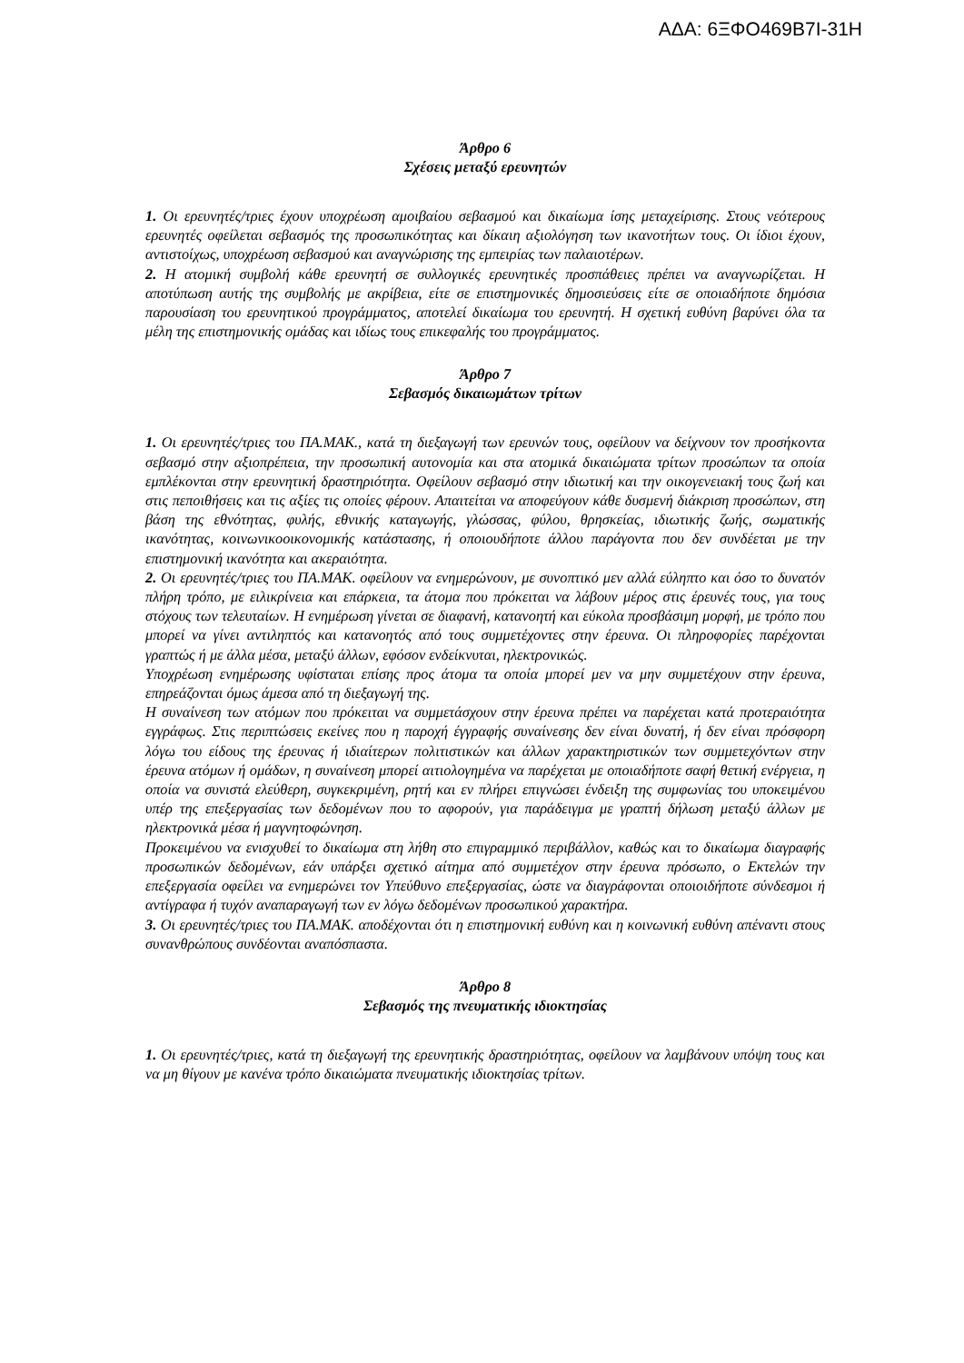ΑΔΑ: 6ΞΦΟ469Β7Ι-31Η
Άρθρο 6
Σχέσεις μεταξύ ερευνητών
1. Οι ερευνητές/τριες έχουν υποχρέωση αμοιβαίου σεβασμού και δικαίωμα ίσης μεταχείρισης. Στους νεότερους ερευνητές οφείλεται σεβασμός της προσωπικότητας και δίκαιη αξιολόγηση των ικανοτήτων τους. Οι ίδιοι έχουν, αντιστοίχως, υποχρέωση σεβασμού και αναγνώρισης της εμπειρίας των παλαιοτέρων.
2. Η ατομική συμβολή κάθε ερευνητή σε συλλογικές ερευνητικές προσπάθειες πρέπει να αναγνωρίζεται. Η αποτύπωση αυτής της συμβολής με ακρίβεια, είτε σε επιστημονικές δημοσιεύσεις είτε σε οποιαδήποτε δημόσια παρουσίαση του ερευνητικού προγράμματος, αποτελεί δικαίωμα του ερευνητή. Η σχετική ευθύνη βαρύνει όλα τα μέλη της επιστημονικής ομάδας και ιδίως τους επικεφαλής του προγράμματος.
Άρθρο 7
Σεβασμός δικαιωμάτων τρίτων
1. Οι ερευνητές/τριες του ΠΑ.ΜΑΚ., κατά τη διεξαγωγή των ερευνών τους, οφείλουν να δείχνουν τον προσήκοντα σεβασμό στην αξιοπρέπεια, την προσωπική αυτονομία και στα ατομικά δικαιώματα τρίτων προσώπων τα οποία εμπλέκονται στην ερευνητική δραστηριότητα. Οφείλουν σεβασμό στην ιδιωτική και την οικογενειακή τους ζωή και στις πεποιθήσεις και τις αξίες τις οποίες φέρουν. Απαιτείται να αποφεύγουν κάθε δυσμενή διάκριση προσώπων, στη βάση της εθνότητας, φυλής, εθνικής καταγωγής, γλώσσας, φύλου, θρησκείας, ιδιωτικής ζωής, σωματικής ικανότητας, κοινωνικοοικονομικής κατάστασης, ή οποιουδήποτε άλλου παράγοντα που δεν συνδέεται με την επιστημονική ικανότητα και ακεραιότητα.
2. Οι ερευνητές/τριες του ΠΑ.ΜΑΚ. οφείλουν να ενημερώνουν, με συνοπτικό μεν αλλά εύληπτο και όσο το δυνατόν πλήρη τρόπο, με ειλικρίνεια και επάρκεια, τα άτομα που πρόκειται να λάβουν μέρος στις έρευνές τους, για τους στόχους των τελευταίων. Η ενημέρωση γίνεται σε διαφανή, κατανοητή και εύκολα προσβάσιμη μορφή, με τρόπο που μπορεί να γίνει αντιληπτός και κατανοητός από τους συμμετέχοντες στην έρευνα. Οι πληροφορίες παρέχονται γραπτώς ή με άλλα μέσα, μεταξύ άλλων, εφόσον ενδείκνυται, ηλεκτρονικώς.
Υποχρέωση ενημέρωσης υφίσταται επίσης προς άτομα τα οποία μπορεί μεν να μην συμμετέχουν στην έρευνα, επηρεάζονται όμως άμεσα από τη διεξαγωγή της.
Η συναίνεση των ατόμων που πρόκειται να συμμετάσχουν στην έρευνα πρέπει να παρέχεται κατά προτεραιότητα εγγράφως. Στις περιπτώσεις εκείνες που η παροχή έγγραφής συναίνεσης δεν είναι δυνατή, ή δεν είναι πρόσφορη λόγω του είδους της έρευνας ή ιδιαίτερων πολιτιστικών και άλλων χαρακτηριστικών των συμμετεχόντων στην έρευνα ατόμων ή ομάδων, η συναίνεση μπορεί αιτιολογημένα να παρέχεται με οποιαδήποτε σαφή θετική ενέργεια, η οποία να συνιστά ελεύθερη, συγκεκριμένη, ρητή και εν πλήρει επιγνώσει ένδειξη της συμφωνίας του υποκειμένου υπέρ της επεξεργασίας των δεδομένων που το αφορούν, για παράδειγμα με γραπτή δήλωση μεταξύ άλλων με ηλεκτρονικά μέσα ή μαγνητοφώνηση.
Προκειμένου να ενισχυθεί το δικαίωμα στη λήθη στο επιγραμμικό περιβάλλον, καθώς και το δικαίωμα διαγραφής προσωπικών δεδομένων, εάν υπάρξει σχετικό αίτημα από συμμετέχον στην έρευνα πρόσωπο, ο Εκτελών την επεξεργασία οφείλει να ενημερώνει τον Υπεύθυνο επεξεργασίας, ώστε να διαγράφονται οποιοιδήποτε σύνδεσμοι ή αντίγραφα ή τυχόν αναπαραγωγή των εν λόγω δεδομένων προσωπικού χαρακτήρα.
3. Οι ερευνητές/τριες του ΠΑ.ΜΑΚ. αποδέχονται ότι η επιστημονική ευθύνη και η κοινωνική ευθύνη απέναντι στους συνανθρώπους συνδέονται αναπόσπαστα.
Άρθρο 8
Σεβασμός της πνευματικής ιδιοκτησίας
1. Οι ερευνητές/τριες, κατά τη διεξαγωγή της ερευνητικής δραστηριότητας, οφείλουν να λαμβάνουν υπόψη τους και να μη θίγουν με κανένα τρόπο δικαιώματα πνευματικής ιδιοκτησίας τρίτων.